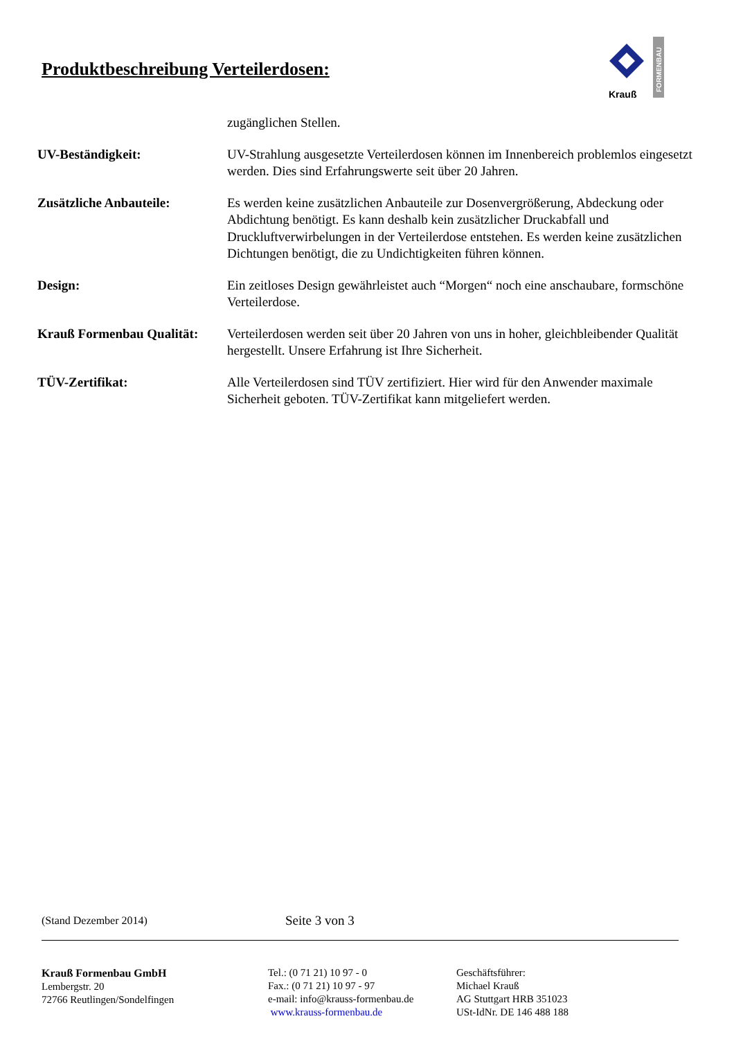Produktbeschreibung Verteilerdosen:
Krauß
FORMENBAU
zugänglichen Stellen.
UV-Beständigkeit: UV-Strahlung ausgesetzte Verteilerdosen können im Innenbereich problemlos eingesetzt werden. Dies sind Erfahrungswerte seit über 20 Jahren.
Zusätzliche Anbauteile: Es werden keine zusätzlichen Anbauteile zur Dosenvergrößerung, Abdeckung oder Abdichtung benötigt. Es kann deshalb kein zusätzlicher Druckabfall und Druckluftverwirbelungen in der Verteilerdose entstehen. Es werden keine zusätzlichen Dichtungen benötigt, die zu Undichtigkeiten führen können.
Design: Ein zeitloses Design gewährleistet auch “Morgen“ noch eine anschaubare, formschöne Verteilerdose.
Krauß Formenbau Qualität:
Verteilerdosen werden seit über 20 Jahren von uns in hoher, gleichbleibender Qualität hergestellt. Unsere Erfahrung ist Ihre Sicherheit.
TÜV-Zertifikat: Alle Verteilerdosen sind TÜV zertifiziert. Hier wird für den Anwender maximale Sicherheit geboten. TÜV-Zertifikat kann mitgeliefert werden.
(Stand Dezember 2014) Seite 3 von 3
Krauß Formenbau GmbH
Lembergstr. 20
72766 Reutlingen/Sondelfingen
Tel.: (0 71 21) 10 97 - 0
Fax.: (0 71 21) 10 97 - 97
e-mail: info@krauss-formenbau.de
www.krauss-formenbau.de
Geschäftsführer:
Michael Krauß
AG Stuttgart HRB 351023
USt-IdNr. DE 146 488 188